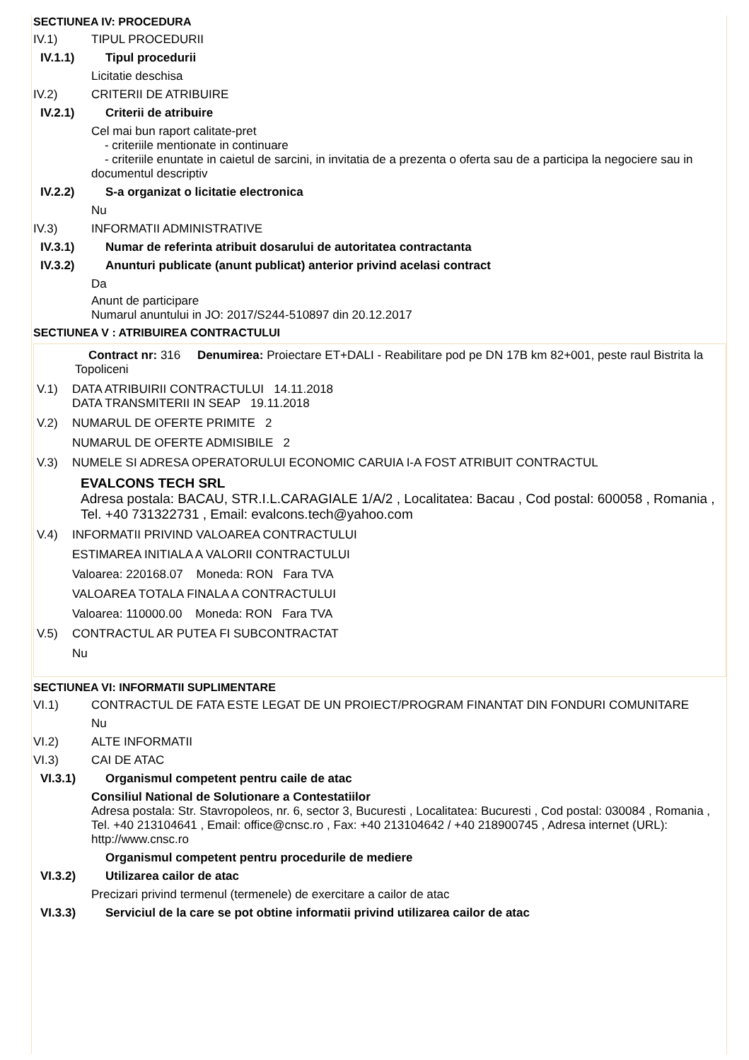SECTIUNEA IV: PROCEDURA
IV.1) TIPUL PROCEDURII
IV.1.1) Tipul procedurii
Licitatie deschisa
IV.2) CRITERII DE ATRIBUIRE
IV.2.1) Criterii de atribuire
Cel mai bun raport calitate-pret
- criteriile mentionate in continuare
- criteriile enuntate in caietul de sarcini, in invitatia de a prezenta o oferta sau de a participa la negociere sau in documentul descriptiv
IV.2.2) S-a organizat o licitatie electronica
Nu
IV.3) INFORMATII ADMINISTRATIVE
IV.3.1) Numar de referinta atribuit dosarului de autoritatea contractanta
IV.3.2) Anunturi publicate (anunt publicat) anterior privind acelasi contract
Da
Anunt de participare
Numarul anuntului in JO: 2017/S244-510897 din 20.12.2017
SECTIUNEA V : ATRIBUIREA CONTRACTULUI
Contract nr: 316 Denumirea: Proiectare ET+DALI - Reabilitare pod pe DN 17B km 82+001, peste raul Bistrita la Topoliceni
V.1) DATA ATRIBUIRII CONTRACTULUI 14.11.2018
DATA TRANSMITERII IN SEAP 19.11.2018
V.2) NUMARUL DE OFERTE PRIMITE 2
NUMARUL DE OFERTE ADMISIBILE 2
V.3) NUMELE SI ADRESA OPERATORULUI ECONOMIC CARUIA I-A FOST ATRIBUIT CONTRACTUL
EVALCONS TECH SRL
Adresa postala: BACAU, STR.I.L.CARAGIALE 1/A/2 , Localitatea: Bacau , Cod postal: 600058 , Romania , Tel. +40 731322731 , Email: evalcons.tech@yahoo.com
V.4) INFORMATII PRIVIND VALOAREA CONTRACTULUI
ESTIMAREA INITIALA A VALORII CONTRACTULUI
Valoarea: 220168.07 Moneda: RON Fara TVA
VALOAREA TOTALA FINALA A CONTRACTULUI
Valoarea: 110000.00 Moneda: RON Fara TVA
V.5) CONTRACTUL AR PUTEA FI SUBCONTRACTAT
Nu
SECTIUNEA VI: INFORMATII SUPLIMENTARE
VI.1) CONTRACTUL DE FATA ESTE LEGAT DE UN PROIECT/PROGRAM FINANTAT DIN FONDURI COMUNITARE
Nu
VI.2) ALTE INFORMATII
VI.3) CAI DE ATAC
VI.3.1) Organismul competent pentru caile de atac
Consiliul National de Solutionare a Contestatiilor
Adresa postala: Str. Stavropoleos, nr. 6, sector 3, Bucuresti , Localitatea: Bucuresti , Cod postal: 030084 , Romania , Tel. +40 213104641 , Email: office@cnsc.ro , Fax: +40 213104642 / +40 218900745 , Adresa internet (URL): http://www.cnsc.ro
Organismul competent pentru procedurile de mediere
VI.3.2) Utilizarea cailor de atac
Precizari privind termenul (termenele) de exercitare a cailor de atac
VI.3.3) Serviciul de la care se pot obtine informatii privind utilizarea cailor de atac